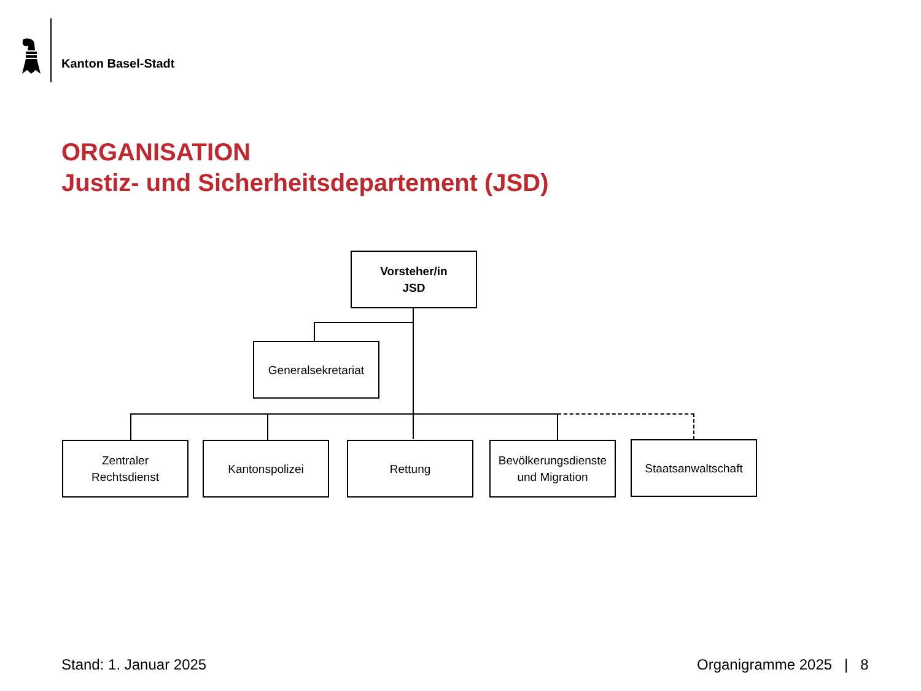Kanton Basel-Stadt
ORGANISATION
Justiz- und Sicherheitsdepartement (JSD)
Vorsteher/in
JSD
Generalsekretariat
Zentraler
Rechtsdienst
Kantonspolizei Rettung
Bevölkerungsdienste
und Migration
Staatsanwaltschaft
Stand: 1. Januar 2025 Organigramme 2025 | 8